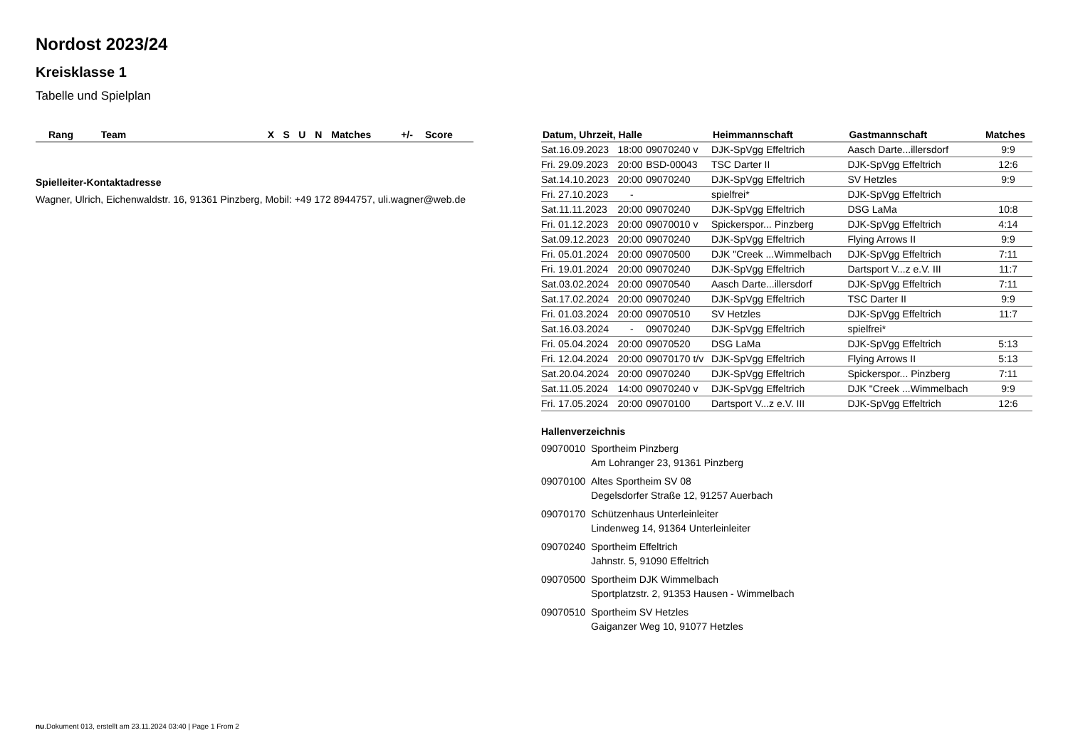Nordost 2023/24
Kreisklasse 1
Tabelle und Spielplan
| Rang | Team | X | S | U | N | Matches | +/- | Score |
| --- | --- | --- | --- | --- | --- | --- | --- | --- |
Spielleiter-Kontaktadresse
Wagner, Ulrich, Eichenwaldstr. 16, 91361 Pinzberg, Mobil: +49 172 8944757, uli.wagner@web.de
| Datum, Uhrzeit, Halle | | | Heimmannschaft | Gastmannschaft | Matches |
| --- | --- | --- | --- | --- | --- |
| Sat.16.09.2023 | 18:00 | 09070240 v | DJK-SpVgg Effeltrich | Aasch Darte...illersdorf | 9:9 |
| Fri. 29.09.2023 | 20:00 | BSD-00043 | TSC Darter II | DJK-SpVgg Effeltrich | 12:6 |
| Sat.14.10.2023 | 20:00 | 09070240 | DJK-SpVgg Effeltrich | SV Hetzles | 9:9 |
| Fri. 27.10.2023 | - | | spielfrei* | DJK-SpVgg Effeltrich | |
| Sat.11.11.2023 | 20:00 | 09070240 | DJK-SpVgg Effeltrich | DSG LaMa | 10:8 |
| Fri. 01.12.2023 | 20:00 | 09070010 v | Spickerspor... Pinzberg | DJK-SpVgg Effeltrich | 4:14 |
| Sat.09.12.2023 | 20:00 | 09070240 | DJK-SpVgg Effeltrich | Flying Arrows II | 9:9 |
| Fri. 05.01.2024 | 20:00 | 09070500 | DJK "Creek ...Wimmelbach | DJK-SpVgg Effeltrich | 7:11 |
| Fri. 19.01.2024 | 20:00 | 09070240 | DJK-SpVgg Effeltrich | Dartsport V...z e.V. III | 11:7 |
| Sat.03.02.2024 | 20:00 | 09070540 | Aasch Darte...illersdorf | DJK-SpVgg Effeltrich | 7:11 |
| Sat.17.02.2024 | 20:00 | 09070240 | DJK-SpVgg Effeltrich | TSC Darter II | 9:9 |
| Fri. 01.03.2024 | 20:00 | 09070510 | SV Hetzles | DJK-SpVgg Effeltrich | 11:7 |
| Sat.16.03.2024 | - | 09070240 | DJK-SpVgg Effeltrich | spielfrei* | |
| Fri. 05.04.2024 | 20:00 | 09070520 | DSG LaMa | DJK-SpVgg Effeltrich | 5:13 |
| Fri. 12.04.2024 | 20:00 | 09070170 t/v | DJK-SpVgg Effeltrich | Flying Arrows II | 5:13 |
| Sat.20.04.2024 | 20:00 | 09070240 | DJK-SpVgg Effeltrich | Spickerspor... Pinzberg | 7:11 |
| Sat.11.05.2024 | 14:00 | 09070240 v | DJK-SpVgg Effeltrich | DJK "Creek ...Wimmelbach | 9:9 |
| Fri. 17.05.2024 | 20:00 | 09070100 | Dartsport V...z e.V. III | DJK-SpVgg Effeltrich | 12:6 |
Hallenverzeichnis
09070010 Sportheim Pinzberg
Am Lohranger 23, 91361 Pinzberg
09070100 Altes Sportheim SV 08
Degelsdorfer Straße 12, 91257 Auerbach
09070170 Schützenhaus Unterleinleiter
Lindenweg 14, 91364 Unterleinleiter
09070240 Sportheim Effeltrich
Jahnstr. 5, 91090 Effeltrich
09070500 Sportheim DJK Wimmelbach
Sportplatzstr. 2, 91353 Hausen - Wimmelbach
09070510 Sportheim SV Hetzles
Gaiganzer Weg 10, 91077 Hetzles
nu.Dokument 013, erstellt am 23.11.2024 03:40 | Page 1 From 2